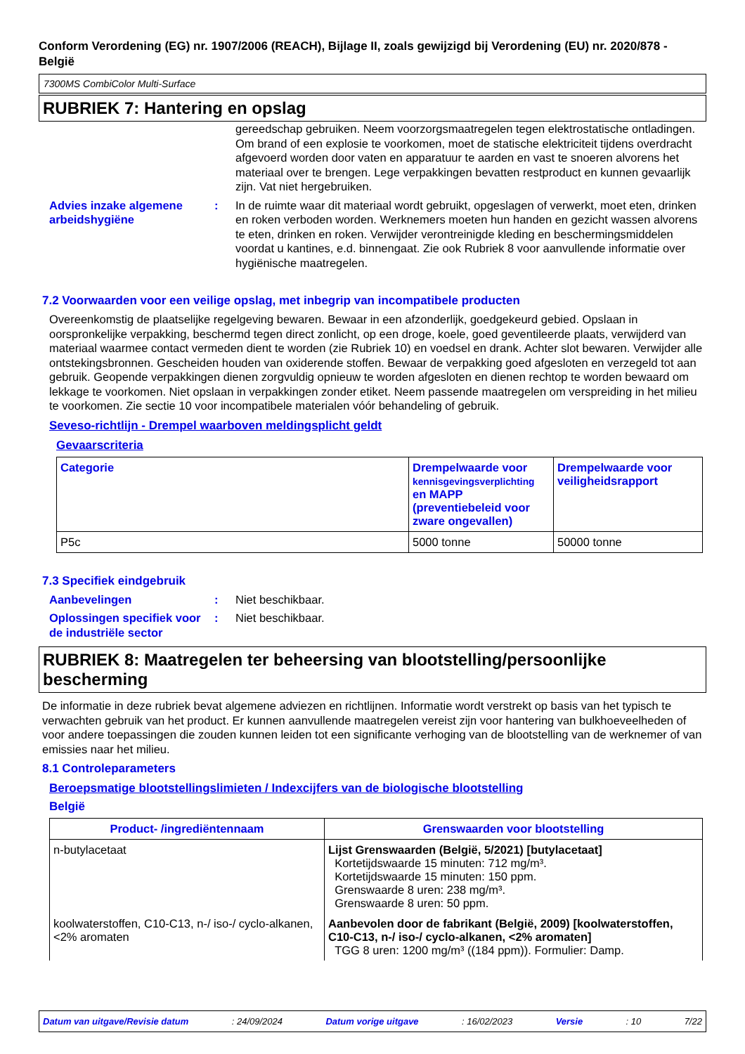Conform Verordening (EG) nr. 1907/2006 (REACH), Bijlage II, zoals gewijzigd bij Verordening (EU) nr. 2020/878 - België
7300MS CombiColor Multi-Surface
RUBRIEK 7: Hantering en opslag
gereedschap gebruiken. Neem voorzorgsmaatregelen tegen elektrostatische ontladingen. Om brand of een explosie te voorkomen, moet de statische elektriciteit tijdens overdracht afgevoerd worden door vaten en apparatuur te aarden en vast te snoeren alvorens het materiaal over te brengen. Lege verpakkingen bevatten restproduct en kunnen gevaarlijk zijn. Vat niet hergebruiken.
Advies inzake algemene arbeidshygiëne
: In de ruimte waar dit materiaal wordt gebruikt, opgeslagen of verwerkt, moet eten, drinken en roken verboden worden. Werknemers moeten hun handen en gezicht wassen alvorens te eten, drinken en roken. Verwijder verontreinigde kleding en beschermingsmiddelen voordat u kantines, e.d. binnengaat. Zie ook Rubriek 8 voor aanvullende informatie over hygiënische maatregelen.
7.2 Voorwaarden voor een veilige opslag, met inbegrip van incompatibele producten
Overeenkomstig de plaatselijke regelgeving bewaren. Bewaar in een afzonderlijk, goedgekeurd gebied. Opslaan in oorspronkelijke verpakking, beschermd tegen direct zonlicht, op een droge, koele, goed geventileerde plaats, verwijderd van materiaal waarmee contact vermeden dient te worden (zie Rubriek 10) en voedsel en drank. Achter slot bewaren. Verwijder alle ontstekingsbronnen. Gescheiden houden van oxiderende stoffen. Bewaar de verpakking goed afgesloten en verzegeld tot aan gebruik. Geopende verpakkingen dienen zorgvuldig opnieuw te worden afgesloten en dienen rechtop te worden bewaard om lekkage te voorkomen. Niet opslaan in verpakkingen zonder etiket. Neem passende maatregelen om verspreiding in het milieu te voorkomen. Zie sectie 10 voor incompatibele materialen vóór behandeling of gebruik.
Seveso-richtlijn - Drempel waarboven meldingsplicht geldt
Gevaarscriteria
| Categorie | Drempelwaarde voor kennisgevingsverplichting en MAPP (preventiebeleid voor zware ongevallen) | Drempelwaarde voor veiligheidsrapport |
| --- | --- | --- |
| P5c | 5000 tonne | 50000 tonne |
7.3 Specifiek eindgebruik
Aanbevelingen : Niet beschikbaar.
Oplossingen specifiek voor de industriële sector
: Niet beschikbaar.
RUBRIEK 8: Maatregelen ter beheersing van blootstelling/persoonlijke bescherming
De informatie in deze rubriek bevat algemene adviezen en richtlijnen. Informatie wordt verstrekt op basis van het typisch te verwachten gebruik van het product. Er kunnen aanvullende maatregelen vereist zijn voor hantering van bulkhoeveelheden of voor andere toepassingen die zouden kunnen leiden tot een significante verhoging van de blootstelling van de werknemer of van emissies naar het milieu.
8.1 Controleparameters
Beroepsmatige blootstellingslimieten / Indexcijfers van de biologische blootstelling
België
| Product- /ingrediëntennaam | Grenswaarden voor blootstelling |
| --- | --- |
| n-butylacetaat | Lijst Grenswaarden (België, 5/2021) [butylacetaat] Kortetijdswaarde 15 minuten: 712 mg/m³. Kortetijdswaarde 15 minuten: 150 ppm. Grenswaarde 8 uren: 238 mg/m³. Grenswaarde 8 uren: 50 ppm. |
| koolwaterstoffen, C10-C13, n-/ iso-/ cyclo-alkanen, <2% aromaten | Aanbevolen door de fabrikant (België, 2009) [koolwaterstoffen, C10-C13, n-/ iso-/ cyclo-alkanen, <2% aromaten] TGG 8 uren: 1200 mg/m³ ((184 ppm)). Formulier: Damp. |
Datum van uitgave/Revisie datum: 24/09/2024 Datum vorige uitgave: 16/02/2023 Versie: 10 7/22